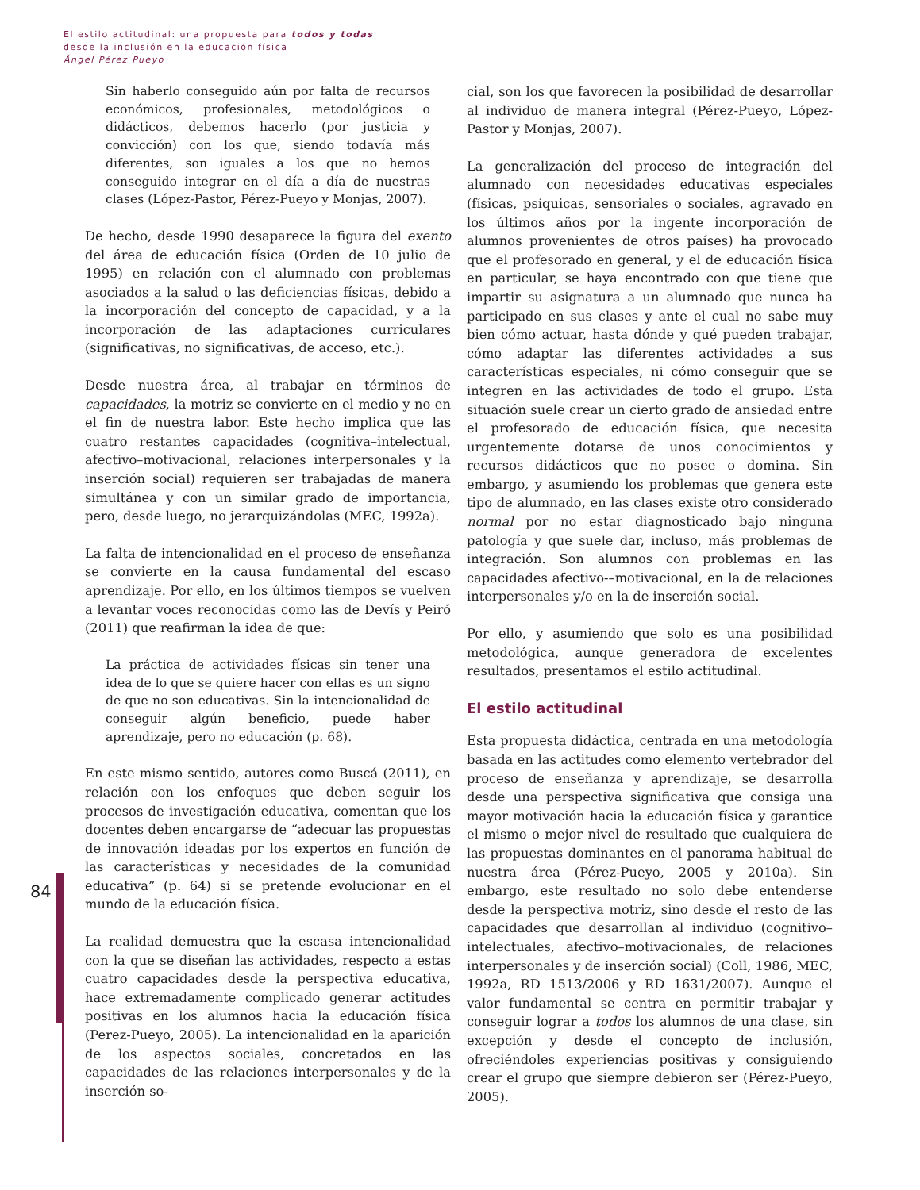El estilo actitudinal: una propuesta para todos y todas
desde la inclusión en la educación física
Ángel Pérez Pueyo
Sin haberlo conseguido aún por falta de recursos económicos, profesionales, metodológicos o didácticos, debemos hacerlo (por justicia y convicción) con los que, siendo todavía más diferentes, son iguales a los que no hemos conseguido integrar en el día a día de nuestras clases (López-Pastor, Pérez-Pueyo y Monjas, 2007).
De hecho, desde 1990 desaparece la figura del exento del área de educación física (Orden de 10 julio de 1995) en relación con el alumnado con problemas asociados a la salud o las deficiencias físicas, debido a la incorporación del concepto de capacidad, y a la incorporación de las adaptaciones curriculares (significativas, no significativas, de acceso, etc.).
Desde nuestra área, al trabajar en términos de capacidades, la motriz se convierte en el medio y no en el fin de nuestra labor. Este hecho implica que las cuatro restantes capacidades (cognitiva–intelectual, afectivo–motivacional, relaciones interpersonales y la inserción social) requieren ser trabajadas de manera simultánea y con un similar grado de importancia, pero, desde luego, no jerarquizándolas (MEC, 1992a).
La falta de intencionalidad en el proceso de enseñanza se convierte en la causa fundamental del escaso aprendizaje. Por ello, en los últimos tiempos se vuelven a levantar voces reconocidas como las de Devís y Peiró (2011) que reafirman la idea de que:
La práctica de actividades físicas sin tener una idea de lo que se quiere hacer con ellas es un signo de que no son educativas. Sin la intencionalidad de conseguir algún beneficio, puede haber aprendizaje, pero no educación (p. 68).
En este mismo sentido, autores como Buscá (2011), en relación con los enfoques que deben seguir los procesos de investigación educativa, comentan que los docentes deben encargarse de “adecuar las propuestas de innovación ideadas por los expertos en función de las características y necesidades de la comunidad educativa” (p. 64) si se pretende evolucionar en el mundo de la educación física.
La realidad demuestra que la escasa intencionalidad con la que se diseñan las actividades, respecto a estas cuatro capacidades desde la perspectiva educativa, hace extremadamente complicado generar actitudes positivas en los alumnos hacia la educación física (Perez-Pueyo, 2005). La intencionalidad en la aparición de los aspectos sociales, concretados en las capacidades de las relaciones interpersonales y de la inserción so-
cial, son los que favorecen la posibilidad de desarrollar al individuo de manera integral (Pérez-Pueyo, López-Pastor y Monjas, 2007).
La generalización del proceso de integración del alumnado con necesidades educativas especiales (físicas, psíquicas, sensoriales o sociales, agravado en los últimos años por la ingente incorporación de alumnos provenientes de otros países) ha provocado que el profesorado en general, y el de educación física en particular, se haya encontrado con que tiene que impartir su asignatura a un alumnado que nunca ha participado en sus clases y ante el cual no sabe muy bien cómo actuar, hasta dónde y qué pueden trabajar, cómo adaptar las diferentes actividades a sus características especiales, ni cómo conseguir que se integren en las actividades de todo el grupo. Esta situación suele crear un cierto grado de ansiedad entre el profesorado de educación física, que necesita urgentemente dotarse de unos conocimientos y recursos didácticos que no posee o domina. Sin embargo, y asumiendo los problemas que genera este tipo de alumnado, en las clases existe otro considerado normal por no estar diagnosticado bajo ninguna patología y que suele dar, incluso, más problemas de integración. Son alumnos con problemas en las capacidades afectivo-–motivacional, en la de relaciones interpersonales y/o en la de inserción social.
Por ello, y asumiendo que solo es una posibilidad metodológica, aunque generadora de excelentes resultados, presentamos el estilo actitudinal.
El estilo actitudinal
Esta propuesta didáctica, centrada en una metodología basada en las actitudes como elemento vertebrador del proceso de enseñanza y aprendizaje, se desarrolla desde una perspectiva significativa que consiga una mayor motivación hacia la educación física y garantice el mismo o mejor nivel de resultado que cualquiera de las propuestas dominantes en el panorama habitual de nuestra área (Pérez-Pueyo, 2005 y 2010a). Sin embargo, este resultado no solo debe entenderse desde la perspectiva motriz, sino desde el resto de las capacidades que desarrollan al individuo (cognitivo–intelectuales, afectivo–motivacionales, de relaciones interpersonales y de inserción social) (Coll, 1986, MEC, 1992a, RD 1513/2006 y RD 1631/2007). Aunque el valor fundamental se centra en permitir trabajar y conseguir lograr a todos los alumnos de una clase, sin excepción y desde el concepto de inclusión, ofreciéndoles experiencias positivas y consiguiendo crear el grupo que siempre debieron ser (Pérez-Pueyo, 2005).
84